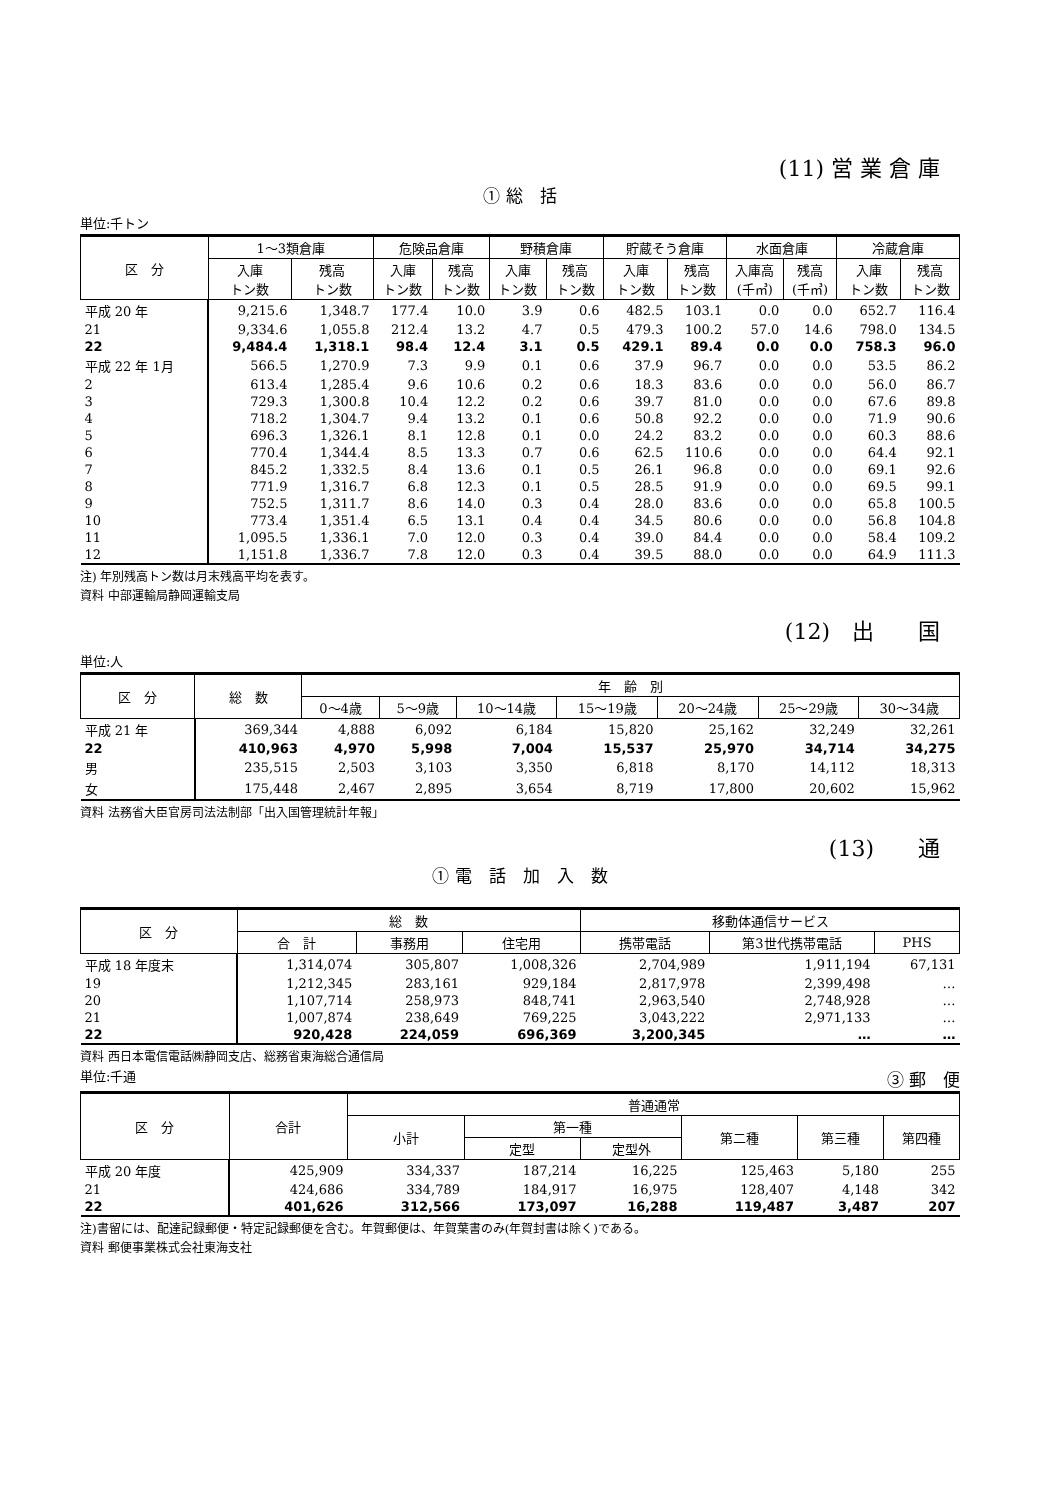(11) 営 業 倉 庫
① 総　括
単位:千トン
| 区 分 | 1～3類倉庫 | | 危険品倉庫 | | 野積倉庫 | | 貯蔵そう倉庫 | | 水面倉庫 | | 冷蔵倉庫 | |
| --- | --- | --- | --- | --- | --- | --- | --- | --- | --- | --- | --- | --- |
| | 入庫 トン数 | 残高 トン数 | 入庫 トン数 | 残高 トン数 | 入庫 トン数 | 残高 トン数 | 入庫 トン数 | 残高 トン数 | 入庫高 (千㎥) | 残高 (千㎥) | 入庫 トン数 | 残高 トン数 |
| 平成 20 年 | 9,215.6 | 1,348.7 | 177.4 | 10.0 | 3.9 | 0.6 | 482.5 | 103.1 | 0.0 | 0.0 | 652.7 | 116.4 |
| 21 | 9,334.6 | 1,055.8 | 212.4 | 13.2 | 4.7 | 0.5 | 479.3 | 100.2 | 57.0 | 14.6 | 798.0 | 134.5 |
| 22 | 9,484.4 | 1,318.1 | 98.4 | 12.4 | 3.1 | 0.5 | 429.1 | 89.4 | 0.0 | 0.0 | 758.3 | 96.0 |
| 平成 22 年 1月 | 566.5 | 1,270.9 | 7.3 | 9.9 | 0.1 | 0.6 | 37.9 | 96.7 | 0.0 | 0.0 | 53.5 | 86.2 |
| 2 | 613.4 | 1,285.4 | 9.6 | 10.6 | 0.2 | 0.6 | 18.3 | 83.6 | 0.0 | 0.0 | 56.0 | 86.7 |
| 3 | 729.3 | 1,300.8 | 10.4 | 12.2 | 0.2 | 0.6 | 39.7 | 81.0 | 0.0 | 0.0 | 67.6 | 89.8 |
| 4 | 718.2 | 1,304.7 | 9.4 | 13.2 | 0.1 | 0.6 | 50.8 | 92.2 | 0.0 | 0.0 | 71.9 | 90.6 |
| 5 | 696.3 | 1,326.1 | 8.1 | 12.8 | 0.1 | 0.0 | 24.2 | 83.2 | 0.0 | 0.0 | 60.3 | 88.6 |
| 6 | 770.4 | 1,344.4 | 8.5 | 13.3 | 0.7 | 0.6 | 62.5 | 110.6 | 0.0 | 0.0 | 64.4 | 92.1 |
| 7 | 845.2 | 1,332.5 | 8.4 | 13.6 | 0.1 | 0.5 | 26.1 | 96.8 | 0.0 | 0.0 | 69.1 | 92.6 |
| 8 | 771.9 | 1,316.7 | 6.8 | 12.3 | 0.1 | 0.5 | 28.5 | 91.9 | 0.0 | 0.0 | 69.5 | 99.1 |
| 9 | 752.5 | 1,311.7 | 8.6 | 14.0 | 0.3 | 0.4 | 28.0 | 83.6 | 0.0 | 0.0 | 65.8 | 100.5 |
| 10 | 773.4 | 1,351.4 | 6.5 | 13.1 | 0.4 | 0.4 | 34.5 | 80.6 | 0.0 | 0.0 | 56.8 | 104.8 |
| 11 | 1,095.5 | 1,336.1 | 7.0 | 12.0 | 0.3 | 0.4 | 39.0 | 84.4 | 0.0 | 0.0 | 58.4 | 109.2 |
| 12 | 1,151.8 | 1,336.7 | 7.8 | 12.0 | 0.3 | 0.4 | 39.5 | 88.0 | 0.0 | 0.0 | 64.9 | 111.3 |
注) 年別残高トン数は月末残高平均を表す。
資料 中部運輸局静岡運輸支局
(12)　出　　国
単位:人
| 区 分 | 総 数 | 年 齢 別 | | | | | | |
| --- | --- | --- | --- | --- | --- | --- | --- | --- |
| | | 0～4歳 | 5～9歳 | 10～14歳 | 15～19歳 | 20～24歳 | 25～29歳 | 30～34歳 |
| 平成 21 年 | 369,344 | 4,888 | 6,092 | 6,184 | 15,820 | 25,162 | 32,249 | 32,261 |
| 22 | 410,963 | 4,970 | 5,998 | 7,004 | 15,537 | 25,970 | 34,714 | 34,275 |
| 男 | 235,515 | 2,503 | 3,103 | 3,350 | 6,818 | 8,170 | 14,112 | 18,313 |
| 女 | 175,448 | 2,467 | 2,895 | 3,654 | 8,719 | 17,800 | 20,602 | 15,962 |
資料 法務省大臣官房司法法制部「出入国管理統計年報」
(13)　　通
① 電　話　加　入　数
| 区 分 | 総 数 | | | 移動体通信サービス | | |
| --- | --- | --- | --- | --- | --- | --- |
| | 合 計 | 事務用 | 住宅用 | 携帯電話 | 第3世代携帯電話 | PHS |
| 平成 18 年度末 | 1,314,074 | 305,807 | 1,008,326 | 2,704,989 | 1,911,194 | 67,131 |
| 19 | 1,212,345 | 283,161 | 929,184 | 2,817,978 | 2,399,498 | … |
| 20 | 1,107,714 | 258,973 | 848,741 | 2,963,540 | 2,748,928 | … |
| 21 | 1,007,874 | 238,649 | 769,225 | 3,043,222 | 2,971,133 | … |
| 22 | 920,428 | 224,059 | 696,369 | 3,200,345 | … | … |
資料 西日本電信電話㈱静岡支店、総務省東海総合通信局
単位:千通 ③ 郵　便
| 区 分 | 合計 | 普通通常 | | | | | |
| --- | --- | --- | --- | --- | --- | --- | --- |
| | | 小計 | 第一種 | | 第二種 | 第三種 | 第四種 |
| | | | 定型 | 定型外 | | | |
| 平成 20 年度 | 425,909 | 334,337 | 187,214 | 16,225 | 125,463 | 5,180 | 255 |
| 21 | 424,686 | 334,789 | 184,917 | 16,975 | 128,407 | 4,148 | 342 |
| 22 | 401,626 | 312,566 | 173,097 | 16,288 | 119,487 | 3,487 | 207 |
注)書留には、配達記録郵便・特定記録郵便を含む。年賀郵便は、年賀葉書のみ(年賀封書は除く)である。
資料 郵便事業株式会社東海支社